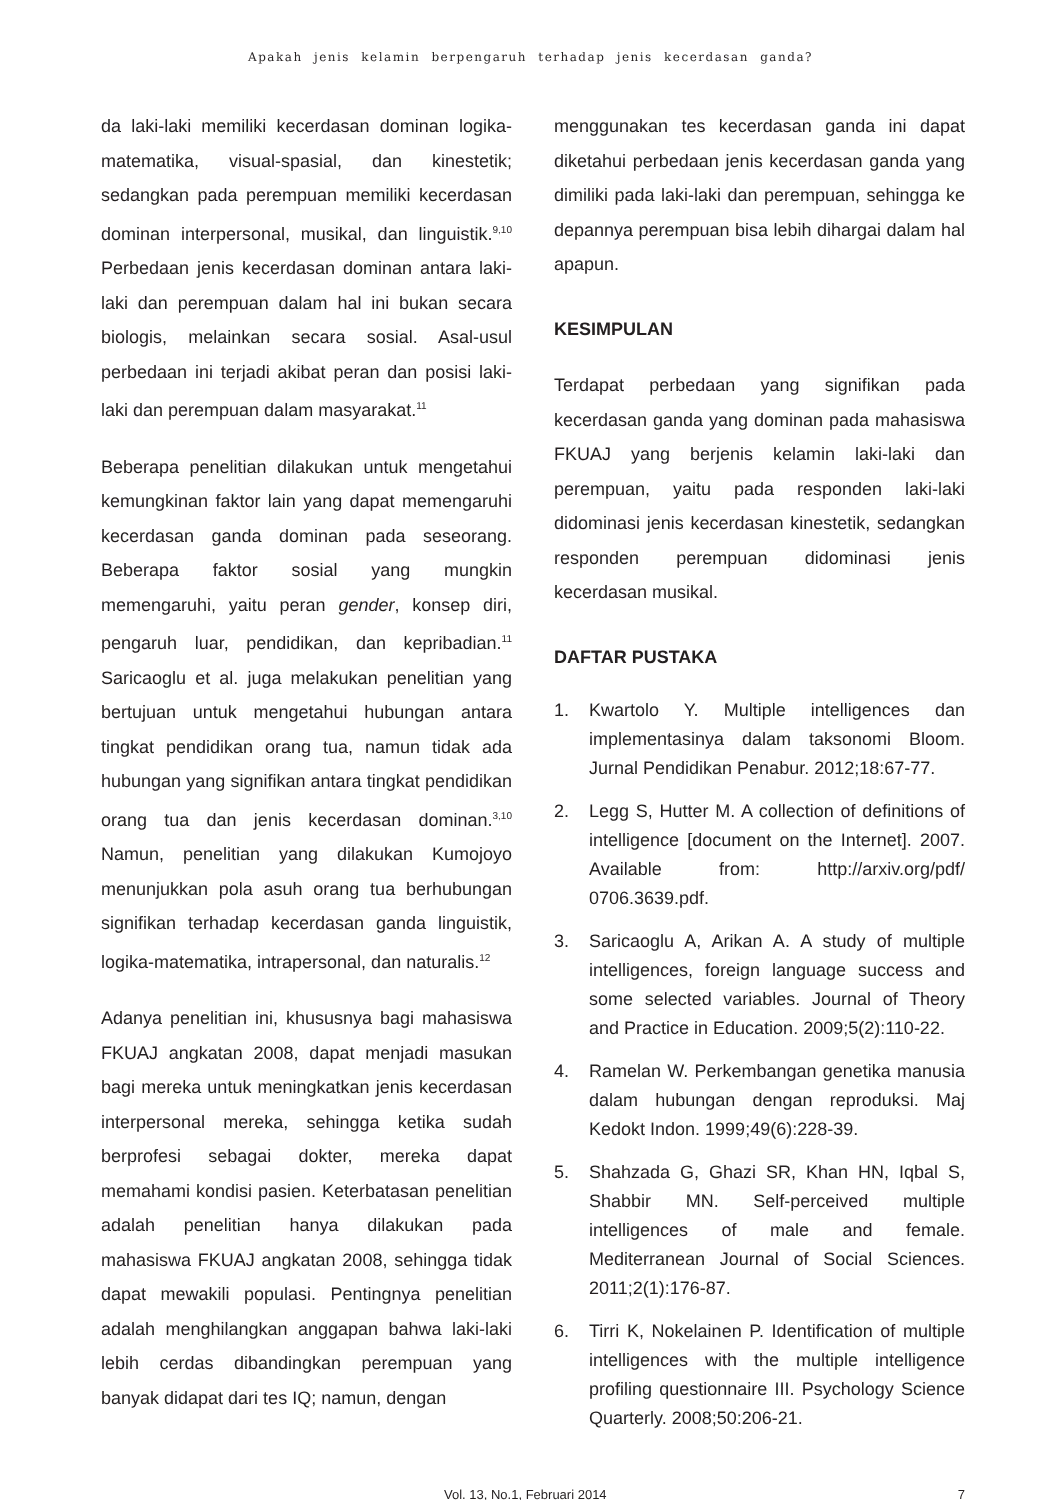Apakah jenis kelamin berpengaruh terhadap jenis kecerdasan ganda?
da laki-laki memiliki kecerdasan dominan logika-matematika, visual-spasial, dan kinestetik; sedangkan pada perempuan memiliki kecerdasan dominan interpersonal, musikal, dan linguistik.<sup>9,10</sup> Perbedaan jenis kecerdasan dominan antara laki-laki dan perempuan dalam hal ini bukan secara biologis, melainkan secara sosial. Asal-usul perbedaan ini terjadi akibat peran dan posisi laki-laki dan perempuan dalam masyarakat.<sup>11</sup>
Beberapa penelitian dilakukan untuk mengetahui kemungkinan faktor lain yang dapat memengaruhi kecerdasan ganda dominan pada seseorang. Beberapa faktor sosial yang mungkin memengaruhi, yaitu peran gender, konsep diri, pengaruh luar, pendidikan, dan kepribadian.<sup>11</sup> Saricaoglu et al. juga melakukan penelitian yang bertujuan untuk mengetahui hubungan antara tingkat pendidikan orang tua, namun tidak ada hubungan yang signifikan antara tingkat pendidikan orang tua dan jenis kecerdasan dominan.<sup>3,10</sup> Namun, penelitian yang dilakukan Kumojoyo menunjukkan pola asuh orang tua berhubungan signifikan terhadap kecerdasan ganda linguistik, logika-matematika, intrapersonal, dan naturalis.<sup>12</sup>
Adanya penelitian ini, khususnya bagi mahasiswa FKUAJ angkatan 2008, dapat menjadi masukan bagi mereka untuk meningkatkan jenis kecerdasan interpersonal mereka, sehingga ketika sudah berprofesi sebagai dokter, mereka dapat memahami kondisi pasien. Keterbatasan penelitian adalah penelitian hanya dilakukan pada mahasiswa FKUAJ angkatan 2008, sehingga tidak dapat mewakili populasi. Pentingnya penelitian adalah menghilangkan anggapan bahwa laki-laki lebih cerdas dibandingkan perempuan yang banyak didapat dari tes IQ; namun, dengan
menggunakan tes kecerdasan ganda ini dapat diketahui perbedaan jenis kecerdasan ganda yang dimiliki pada laki-laki dan perempuan, sehingga ke depannya perempuan bisa lebih dihargai dalam hal apapun.
KESIMPULAN
Terdapat perbedaan yang signifikan pada kecerdasan ganda yang dominan pada mahasiswa FKUAJ yang berjenis kelamin laki-laki dan perempuan, yaitu pada responden laki-laki didominasi jenis kecerdasan kinestetik, sedangkan responden perempuan didominasi jenis kecerdasan musikal.
DAFTAR PUSTAKA
1. Kwartolo Y. Multiple intelligences dan implementasinya dalam taksonomi Bloom. Jurnal Pendidikan Penabur. 2012;18:67-77.
2. Legg S, Hutter M. A collection of definitions of intelligence [document on the Internet]. 2007. Available from: http://arxiv.org/pdf/ 0706.3639.pdf.
3. Saricaoglu A, Arikan A. A study of multiple intelligences, foreign language success and some selected variables. Journal of Theory and Practice in Education. 2009;5(2):110-22.
4. Ramelan W. Perkembangan genetika manusia dalam hubungan dengan reproduksi. Maj Kedokt Indon. 1999;49(6):228-39.
5. Shahzada G, Ghazi SR, Khan HN, Iqbal S, Shabbir MN. Self-perceived multiple intelligences of male and female. Mediterranean Journal of Social Sciences. 2011;2(1):176-87.
6. Tirri K, Nokelainen P. Identification of multiple intelligences with the multiple intelligence profiling questionnaire III. Psychology Science Quarterly. 2008;50:206-21.
Vol. 13, No.1, Februari 2014 7